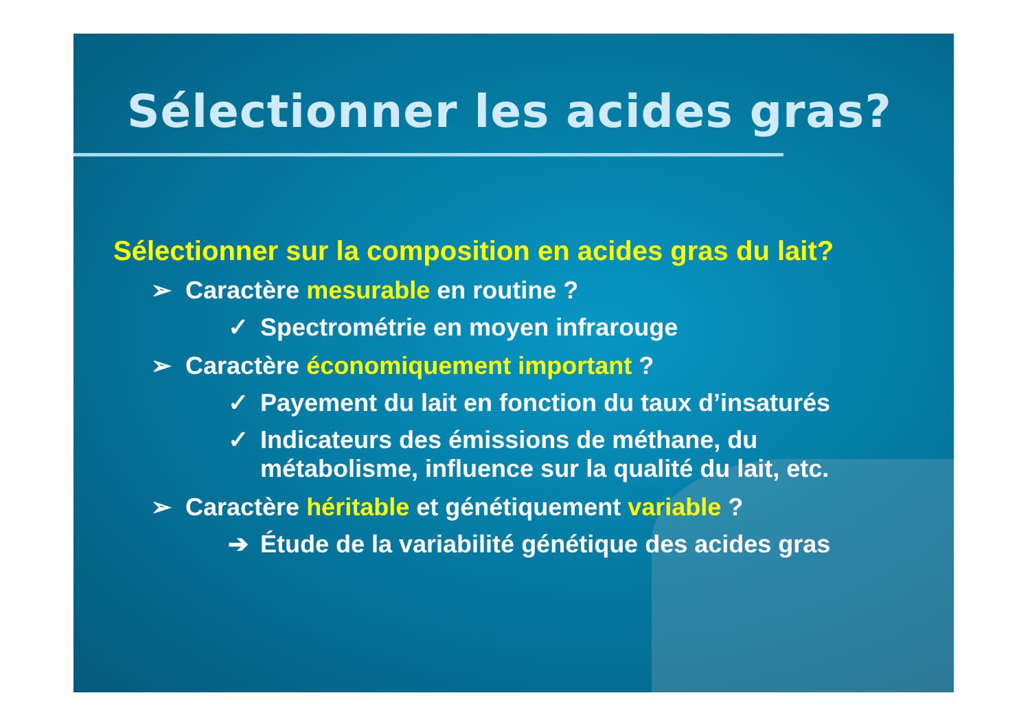Sélectionner les acides gras?
Sélectionner sur la composition en acides gras du lait?
➢ Caractère mesurable en routine ?
✓ Spectrométrie en moyen infrarouge
➢ Caractère économiquement important ?
✓ Payement du lait en fonction du taux d’insaturés
✓ Indicateurs des émissions de méthane, du
métabolisme, influence sur la qualité du lait, etc.
➢ Caractère héritable et génétiquement variable ?
➔ Étude de la variabilité génétique des acides gras